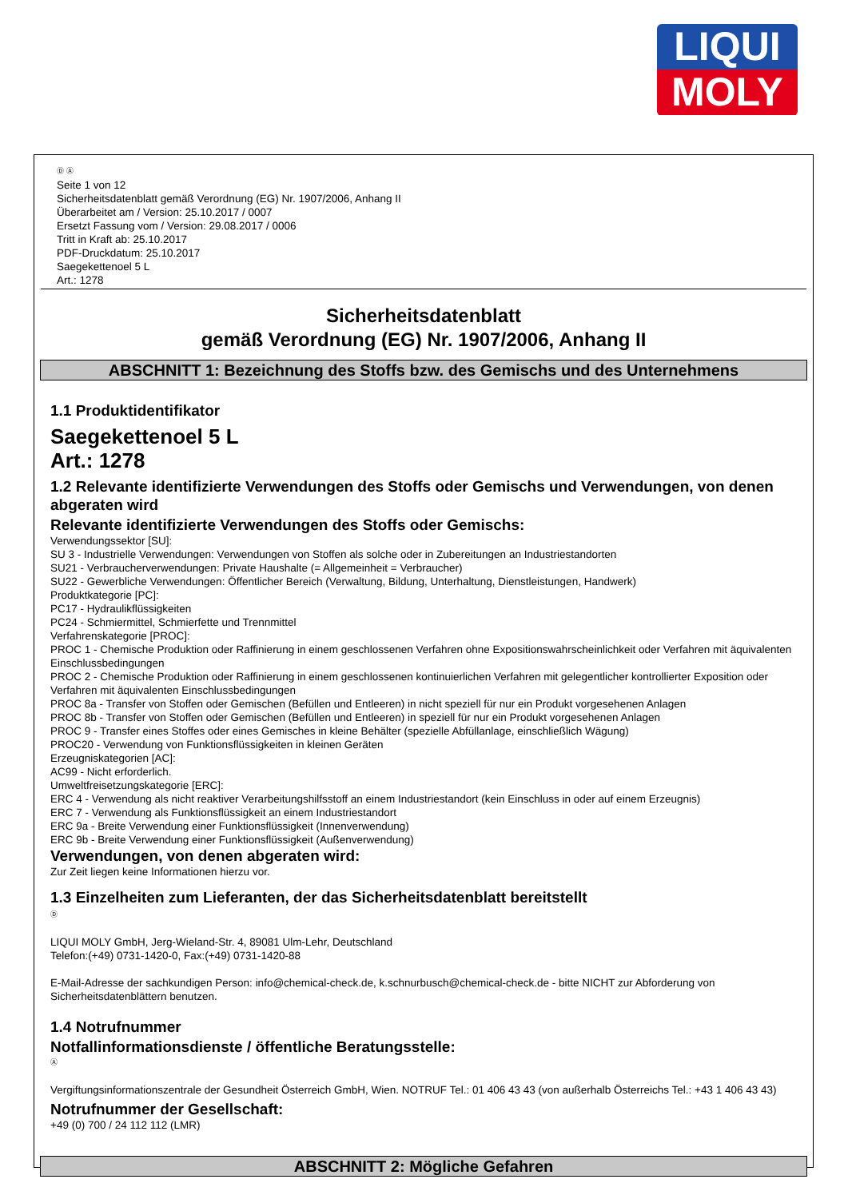LIQUI
MOLY
Ⓓ Ⓐ
Seite 1 von 12
Sicherheitsdatenblatt gemäß Verordnung (EG) Nr. 1907/2006, Anhang II
Überarbeitet am / Version: 25.10.2017 / 0007
Ersetzt Fassung vom / Version: 29.08.2017 / 0006
Tritt in Kraft ab: 25.10.2017
PDF-Druckdatum: 25.10.2017
Saegekettenoel 5 L
Art.: 1278
Sicherheitsdatenblatt
gemäß Verordnung (EG) Nr. 1907/2006, Anhang II
ABSCHNITT 1: Bezeichnung des Stoffs bzw. des Gemischs und des Unternehmens
1.1 Produktidentifikator
Saegekettenoel 5 L
Art.: 1278
1.2 Relevante identifizierte Verwendungen des Stoffs oder Gemischs und Verwendungen, von denen abgeraten wird
Relevante identifizierte Verwendungen des Stoffs oder Gemischs:
Verwendungssektor [SU]:
SU 3 - Industrielle Verwendungen: Verwendungen von Stoffen als solche oder in Zubereitungen an Industriestandorten
SU21 - Verbraucherverwendungen: Private Haushalte (= Allgemeinheit = Verbraucher)
SU22 - Gewerbliche Verwendungen: Öffentlicher Bereich (Verwaltung, Bildung, Unterhaltung, Dienstleistungen, Handwerk)
Produktkategorie [PC]:
PC17 - Hydraulikflüssigkeiten
PC24 - Schmiermittel, Schmierfette und Trennmittel
Verfahrenskategorie [PROC]:
PROC 1 - Chemische Produktion oder Raffinierung in einem geschlossenen Verfahren ohne Expositionswahrscheinlichkeit oder Verfahren mit äquivalenten Einschlussbedingungen
PROC 2 - Chemische Produktion oder Raffinierung in einem geschlossenen kontinuierlichen Verfahren mit gelegentlicher kontrollierter Exposition oder Verfahren mit äquivalenten Einschlussbedingungen
PROC 8a - Transfer von Stoffen oder Gemischen (Befüllen und Entleeren) in nicht speziell für nur ein Produkt vorgesehenen Anlagen
PROC 8b - Transfer von Stoffen oder Gemischen (Befüllen und Entleeren) in speziell für nur ein Produkt vorgesehenen Anlagen
PROC 9 - Transfer eines Stoffes oder eines Gemisches in kleine Behälter (spezielle Abfüllanlage, einschließlich Wägung)
PROC20 - Verwendung von Funktionsflüssigkeiten in kleinen Geräten
Erzeugniskategorien [AC]:
AC99 - Nicht erforderlich.
Umweltfreisetzungskategorie [ERC]:
ERC 4 - Verwendung als nicht reaktiver Verarbeitungshilfsstoff an einem Industriestandort (kein Einschluss in oder auf einem Erzeugnis)
ERC 7 - Verwendung als Funktionsflüssigkeit an einem Industriestandort
ERC 9a - Breite Verwendung einer Funktionsflüssigkeit (Innenverwendung)
ERC 9b - Breite Verwendung einer Funktionsflüssigkeit (Außenverwendung)
Verwendungen, von denen abgeraten wird:
Zur Zeit liegen keine Informationen hierzu vor.
1.3 Einzelheiten zum Lieferanten, der das Sicherheitsdatenblatt bereitstellt
Ⓓ
LIQUI MOLY GmbH, Jerg-Wieland-Str. 4, 89081 Ulm-Lehr, Deutschland
Telefon:(+49) 0731-1420-0, Fax:(+49) 0731-1420-88
E-Mail-Adresse der sachkundigen Person: info@chemical-check.de, k.schnurbusch@chemical-check.de - bitte NICHT zur Abforderung von Sicherheitsdatenblättern benutzen.
1.4 Notrufnummer
Notfallinformationsdienste / öffentliche Beratungsstelle:
Ⓐ
Vergiftungsinformationszentrale der Gesundheit Österreich GmbH, Wien. NOTRUF Tel.: 01 406 43 43 (von außerhalb Österreichs Tel.: +43 1 406 43 43)
Notrufnummer der Gesellschaft:
+49 (0) 700 / 24 112 112 (LMR)
ABSCHNITT 2: Mögliche Gefahren